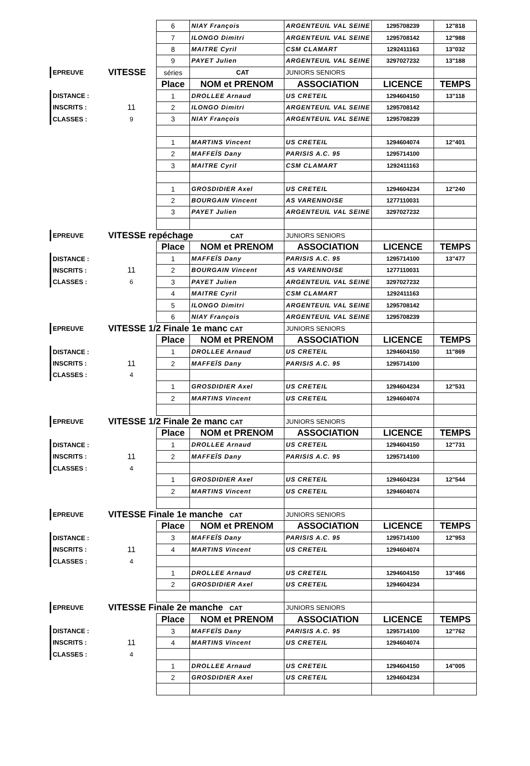| | | 6 | NIAY François | ARGENTEUIL VAL SEINE | 1295708239 | 12"818 |
| | | 7 | ILONGO Dimitri | ARGENTEUIL VAL SEINE | 1295708142 | 12"988 |
| | | 8 | MAITRE Cyril | CSM CLAMART | 1292411163 | 13"032 |
| | | 9 | PAYET Julien | ARGENTEUIL VAL SEINE | 3297027232 | 13"188 |
| EPREUVE | VITESSE | séries | CAT | JUNIORS SENIORS | | |
| | | Place | NOM et PRENOM | ASSOCIATION | LICENCE | TEMPS |
| DISTANCE : | | 1 | DROLLEE Arnaud | US CRETEIL | 1294604150 | 13"118 |
| INSCRITS : | 11 | 2 | ILONGO Dimitri | ARGENTEUIL VAL SEINE | 1295708142 | |
| CLASSES : | 9 | 3 | NIAY François | ARGENTEUIL VAL SEINE | 1295708239 | |
| | | 1 | MARTINS Vincent | US CRETEIL | 1294604074 | 12"401 |
| | | 2 | MAFFEÏS Dany | PARISIS A.C. 95 | 1295714100 | |
| | | 3 | MAITRE Cyril | CSM CLAMART | 1292411163 | |
| | | 1 | GROSDIDIER Axel | US CRETEIL | 1294604234 | 12"240 |
| | | 2 | BOURGAIN Vincent | AS VARENNOISE | 1277110031 | |
| | | 3 | PAYET Julien | ARGENTEUIL VAL SEINE | 3297027232 | |
| EPREUVE | VITESSE repéchage CAT | | | JUNIORS SENIORS | | |
| | | Place | NOM et PRENOM | ASSOCIATION | LICENCE | TEMPS |
| DISTANCE : | | 1 | MAFFEÏS Dany | PARISIS A.C. 95 | 1295714100 | 13"477 |
| INSCRITS : | 11 | 2 | BOURGAIN Vincent | AS VARENNOISE | 1277110031 | |
| CLASSES : | 6 | 3 | PAYET Julien | ARGENTEUIL VAL SEINE | 3297027232 | |
| | | 4 | MAITRE Cyril | CSM CLAMART | 1292411163 | |
| | | 5 | ILONGO Dimitri | ARGENTEUIL VAL SEINE | 1295708142 | |
| | | 6 | NIAY François | ARGENTEUIL VAL SEINE | 1295708239 | |
| EPREUVE | VITESSE 1/2 Finale 1e manc CAT | | | JUNIORS SENIORS | | |
| | | Place | NOM et PRENOM | ASSOCIATION | LICENCE | TEMPS |
| DISTANCE : | | 1 | DROLLEE Arnaud | US CRETEIL | 1294604150 | 11"869 |
| INSCRITS : | 11 | 2 | MAFFEÏS Dany | PARISIS A.C. 95 | 1295714100 | |
| CLASSES : | 4 | | | | | |
| | | 1 | GROSDIDIER Axel | US CRETEIL | 1294604234 | 12"531 |
| | | 2 | MARTINS Vincent | US CRETEIL | 1294604074 | |
| EPREUVE | VITESSE 1/2 Finale 2e manc CAT | | | JUNIORS SENIORS | | |
| | | Place | NOM et PRENOM | ASSOCIATION | LICENCE | TEMPS |
| DISTANCE : | | 1 | DROLLEE Arnaud | US CRETEIL | 1294604150 | 12"731 |
| INSCRITS : | 11 | 2 | MAFFEÏS Dany | PARISIS A.C. 95 | 1295714100 | |
| CLASSES : | 4 | | | | | |
| | | 1 | GROSDIDIER Axel | US CRETEIL | 1294604234 | 12"544 |
| | | 2 | MARTINS Vincent | US CRETEIL | 1294604074 | |
| EPREUVE | VITESSE Finale 1e manche CAT | | | JUNIORS SENIORS | | |
| | | Place | NOM et PRENOM | ASSOCIATION | LICENCE | TEMPS |
| DISTANCE : | | 3 | MAFFEÏS Dany | PARISIS A.C. 95 | 1295714100 | 12"953 |
| INSCRITS : | 11 | 4 | MARTINS Vincent | US CRETEIL | 1294604074 | |
| CLASSES : | 4 | | | | | |
| | | 1 | DROLLEE Arnaud | US CRETEIL | 1294604150 | 13"466 |
| | | 2 | GROSDIDIER Axel | US CRETEIL | 1294604234 | |
| EPREUVE | VITESSE Finale 2e manche CAT | | | JUNIORS SENIORS | | |
| | | Place | NOM et PRENOM | ASSOCIATION | LICENCE | TEMPS |
| DISTANCE : | | 3 | MAFFEÏS Dany | PARISIS A.C. 95 | 1295714100 | 12"762 |
| INSCRITS : | 11 | 4 | MARTINS Vincent | US CRETEIL | 1294604074 | |
| CLASSES : | 4 | | | | | |
| | | 1 | DROLLEE Arnaud | US CRETEIL | 1294604150 | 14"005 |
| | | 2 | GROSDIDIER Axel | US CRETEIL | 1294604234 | |